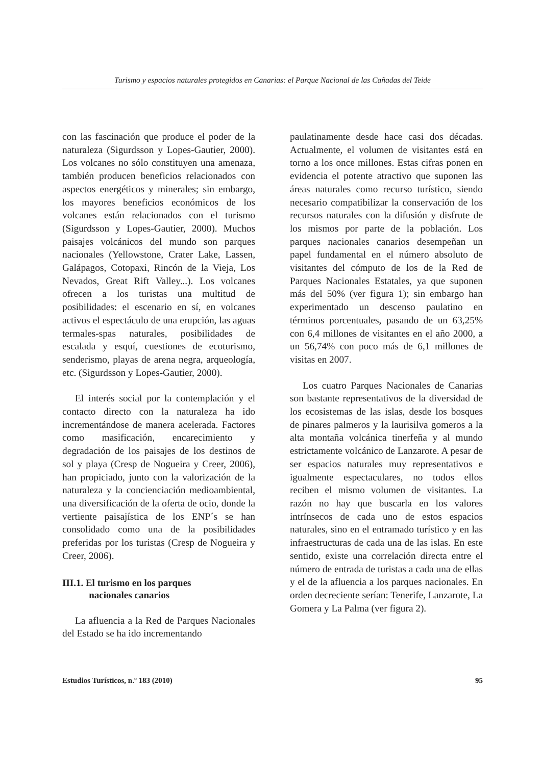Turismo y espacios naturales protegidos en Canarias: el Parque Nacional de las Cañadas del Teide
con las fascinación que produce el poder de la naturaleza (Sigurdsson y Lopes-Gautier, 2000). Los volcanes no sólo constituyen una amenaza, también producen beneficios relacionados con aspectos energéticos y minerales; sin embargo, los mayores beneficios económicos de los volcanes están relacionados con el turismo (Sigurdsson y Lopes-Gautier, 2000). Muchos paisajes volcánicos del mundo son parques nacionales (Yellowstone, Crater Lake, Lassen, Galápagos, Cotopaxi, Rincón de la Vieja, Los Nevados, Great Rift Valley...). Los volcanes ofrecen a los turistas una multitud de posibilidades: el escenario en sí, en volcanes activos el espectáculo de una erupción, las aguas termales-spas naturales, posibilidades de escalada y esquí, cuestiones de ecoturismo, senderismo, playas de arena negra, arqueología, etc. (Sigurdsson y Lopes-Gautier, 2000).
El interés social por la contemplación y el contacto directo con la naturaleza ha ido incrementándose de manera acelerada. Factores como masificación, encarecimiento y degradación de los paisajes de los destinos de sol y playa (Cresp de Nogueira y Creer, 2006), han propiciado, junto con la valorización de la naturaleza y la concienciación medioambiental, una diversificación de la oferta de ocio, donde la vertiente paisajística de los ENP´s se han consolidado como una de la posibilidades preferidas por los turistas (Cresp de Nogueira y Creer, 2006).
III.1. El turismo en los parques
nacionales canarios
La afluencia a la Red de Parques Nacionales del Estado se ha ido incrementando
paulatinamente desde hace casi dos décadas. Actualmente, el volumen de visitantes está en torno a los once millones. Estas cifras ponen en evidencia el potente atractivo que suponen las áreas naturales como recurso turístico, siendo necesario compatibilizar la conservación de los recursos naturales con la difusión y disfrute de los mismos por parte de la población. Los parques nacionales canarios desempeñan un papel fundamental en el número absoluto de visitantes del cómputo de los de la Red de Parques Nacionales Estatales, ya que suponen más del 50% (ver figura 1); sin embargo han experimentado un descenso paulatino en términos porcentuales, pasando de un 63,25% con 6,4 millones de visitantes en el año 2000, a un 56,74% con poco más de 6,1 millones de visitas en 2007.
Los cuatro Parques Nacionales de Canarias son bastante representativos de la diversidad de los ecosistemas de las islas, desde los bosques de pinares palmeros y la laurisilva gomeros a la alta montaña volcánica tinerfeña y al mundo estrictamente volcánico de Lanzarote. A pesar de ser espacios naturales muy representativos e igualmente espectaculares, no todos ellos reciben el mismo volumen de visitantes. La razón no hay que buscarla en los valores intrínsecos de cada uno de estos espacios naturales, sino en el entramado turístico y en las infraestructuras de cada una de las islas. En este sentido, existe una correlación directa entre el número de entrada de turistas a cada una de ellas y el de la afluencia a los parques nacionales. En orden decreciente serían: Tenerife, Lanzarote, La Gomera y La Palma (ver figura 2).
Estudios Turísticos, n.º 183 (2010) 95